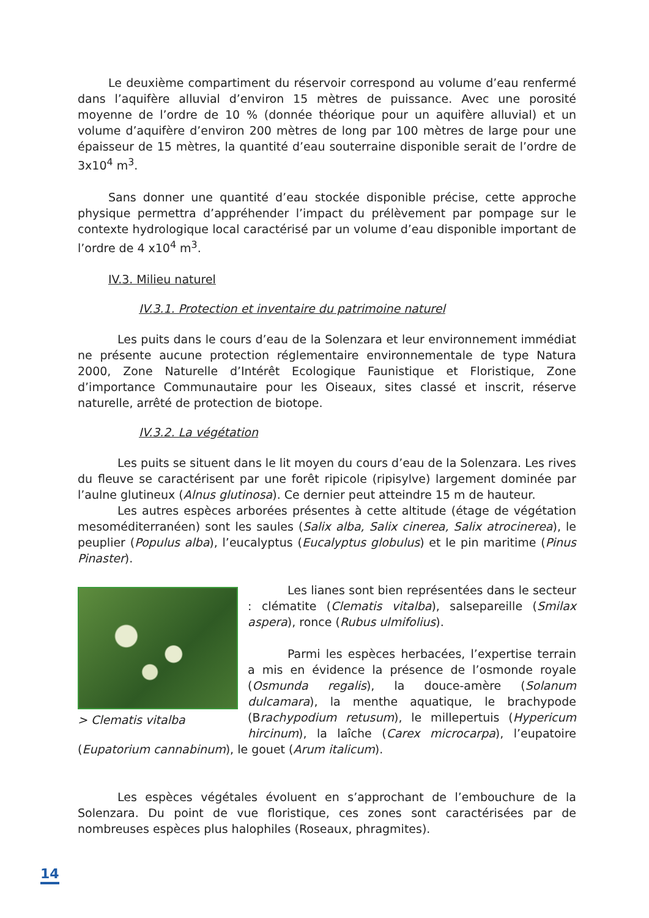Le deuxième compartiment du réservoir correspond au volume d’eau renfermé dans l’aquifère alluvial d’environ 15 mètres de puissance. Avec une porosité moyenne de l’ordre de 10 % (donnée théorique pour un aquifère alluvial) et un volume d’aquifère d’environ 200 mètres de long par 100 mètres de large pour une épaisseur de 15 mètres, la quantité d’eau souterraine disponible serait de l’ordre de 3x10<sup>4</sup> m<sup>3</sup>.
Sans donner une quantité d’eau stockée disponible précise, cette approche physique permettra d’appréhender l’impact du prélèvement par pompage sur le contexte hydrologique local caractérisé par un volume d’eau disponible important de l’ordre de 4 x10<sup>4</sup> m<sup>3</sup>.
IV.3. Milieu naturel
IV.3.1. Protection et inventaire du patrimoine naturel
Les puits dans le cours d’eau de la Solenzara et leur environnement immédiat ne présente aucune protection réglementaire environnementale de type Natura 2000, Zone Naturelle d’Intérêt Ecologique Faunistique et Floristique, Zone d’importance Communautaire pour les Oiseaux, sites classé et inscrit, réserve naturelle, arrêté de protection de biotope.
IV.3.2. La végétation
Les puits se situent dans le lit moyen du cours d’eau de la Solenzara. Les rives du fleuve se caractérisent par une forêt ripicole (ripisylve) largement dominée par l’aulne glutineux (Alnus glutinosa). Ce dernier peut atteindre 15 m de hauteur.
Les autres espèces arborées présentes à cette altitude (étage de végétation mesoméditerranéen) sont les saules (Salix alba, Salix cinerea, Salix atrocinerea), le peuplier (Populus alba), l’eucalyptus (Eucalyptus globulus) et le pin maritime (Pinus Pinaster).
> Clematis vitalba
Les lianes sont bien représentées dans le secteur : clématite (Clematis vitalba), salsepareille (Smilax aspera), ronce (Rubus ulmifolius).
Parmi les espèces herbacées, l’expertise terrain a mis en évidence la présence de l’osmonde royale (Osmunda regalis), la douce-amère (Solanum dulcamara), la menthe aquatique, le brachypode (Brachypodium retusum), le millepertuis (Hypericum hircinum), la laîche (Carex microcarpa), l’eupatoire (Eupatorium cannabinum), le gouet (Arum italicum).
Les espèces végétales évoluent en s’approchant de l’embouchure de la Solenzara. Du point de vue floristique, ces zones sont caractérisées par de nombreuses espèces plus halophiles (Roseaux, phragmites).
14